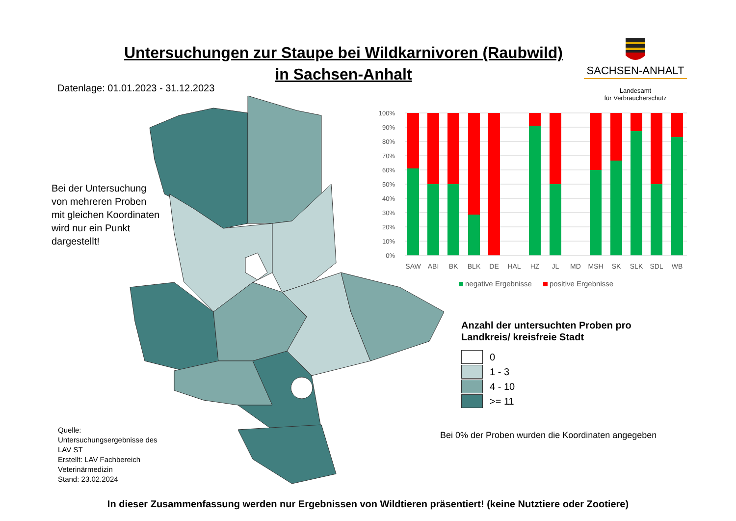Untersuchungen zur Staupe bei Wildkarnivoren (Raubwild)
in Sachsen-Anhalt
SACHSEN-ANHALT
Landesamt
für Verbraucherschutz
Datenlage: 01.01.2023 - 31.12.2023
Bei der Untersuchung
von mehreren Proben
mit gleichen Koordinaten
wird nur ein Punkt
dargestellt!
100%
90%
80%
70%
60%
50%
40%
30%
20%
10%
0%
SAW
ABI
BK
BLK
DE
HAL
HZ
JL
MD
MSH
SK
SLK
SDL
WB
negative Ergebnisse
positive Ergebnisse
Anzahl der untersuchten Proben pro
Landkreis/ kreisfreie Stadt
0
1 - 3
4 - 10
>= 11
Bei 0% der Proben wurden die Koordinaten angegeben
Quelle:
Untersuchungsergebnisse des
LAV ST
Erstellt: LAV Fachbereich
Veterinärmedizin
Stand: 23.02.2024
In dieser Zusammenfassung werden nur Ergebnissen von Wildtieren präsentiert! (keine Nutztiere oder Zootiere)